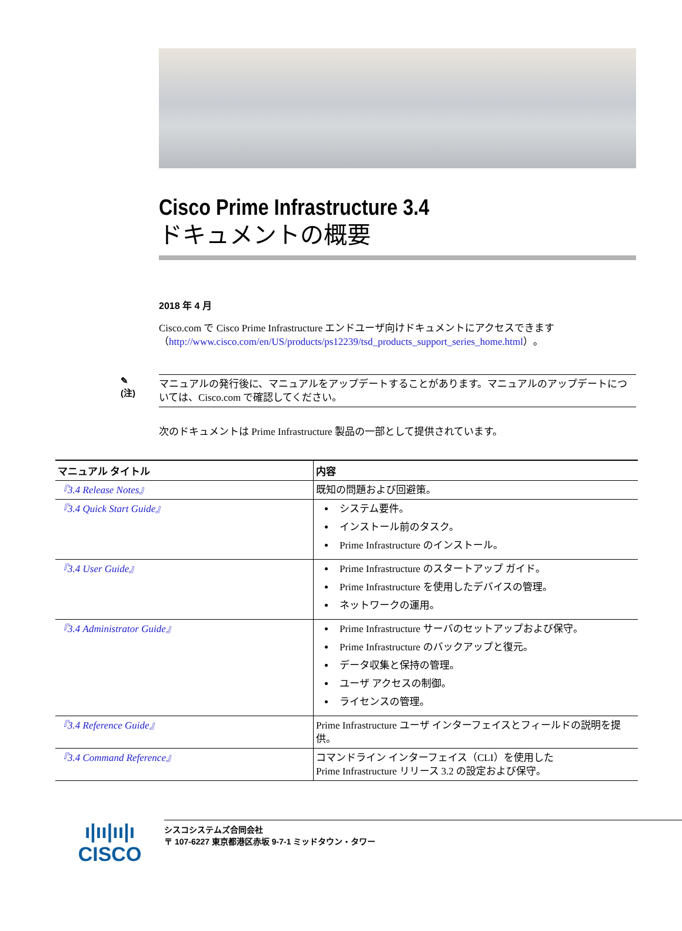Cisco Prime Infrastructure 3.4
ドキュメントの概要
2018 年 4 月
Cisco.com で Cisco Prime Infrastructure エンドユーザ向けドキュメントにアクセスできます（http://www.cisco.com/en/US/products/ps12239/tsd_products_support_series_home.html）。
✎
(注)
マニュアルの発行後に、マニュアルをアップデートすることがあります。マニュアルのアップデートについては、Cisco.com で確認してください。
次のドキュメントは Prime Infrastructure 製品の一部として提供されています。
| マニュアル タイトル | 内容 |
| --- | --- |
| 『3.4 Release Notes』 | 既知の問題および回避策。 |
| 『3.4 Quick Start Guide』 | システム要件。 インストール前のタスク。 Prime Infrastructure のインストール。 |
| 『3.4 User Guide』 | Prime Infrastructure のスタートアップ ガイド。 Prime Infrastructure を使用したデバイスの管理。 ネットワークの運用。 |
| 『3.4 Administrator Guide』 | Prime Infrastructure サーバのセットアップおよび保守。 Prime Infrastructure のバックアップと復元。 データ収集と保持の管理。 ユーザ アクセスの制御。 ライセンスの管理。 |
| 『3.4 Reference Guide』 | Prime Infrastructure ユーザ インターフェイスとフィールドの説明を提供。 |
| 『3.4 Command Reference』 | コマンドライン インターフェイス（CLI）を使用した Prime Infrastructure リリース 3.2 の設定および保守。 |
ı|ıı|ıı|ı
CISCO
シスコシステムズ合同会社
〒 107-6227 東京都港区赤坂 9-7-1 ミッドタウン・タワー